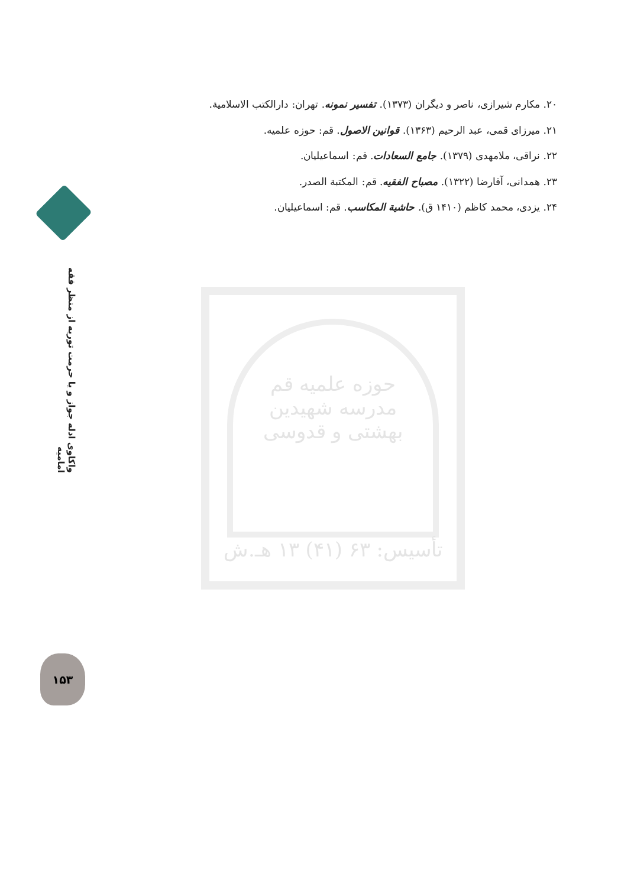۲۰. مکارم شیرازی، ناصر و دیگران (۱۳۷۳). تفسیر نمونه. تهران: دارالکتب الاسلامیة.
۲۱. میرزای قمی، عبد الرحیم (۱۳۶۳). قوانین الاصول. قم: حوزه علمیه.
۲۲. نراقی، ملامهدی (۱۳۷۹). جامع السعادات. قم: اسماعیلیان.
۲۳. همدانی، آقارضا (۱۳۲۲). مصباح الفقیه. قم: المکتبة الصدر.
۲۴. یزدی، محمد کاظم (۱۴۱۰ ق). حاشیة المکاسب. قم: اسماعیلیان.
واکاوی ادله جواز و یا حرمت توریه از منظر فقه امامیه
حوزه علمیه قم
مدرسه شهیدین
بهشتی و قدوسی
تأسیس: ۶۳ (۴۱) ۱۳ هـ.ش
۱۵۳